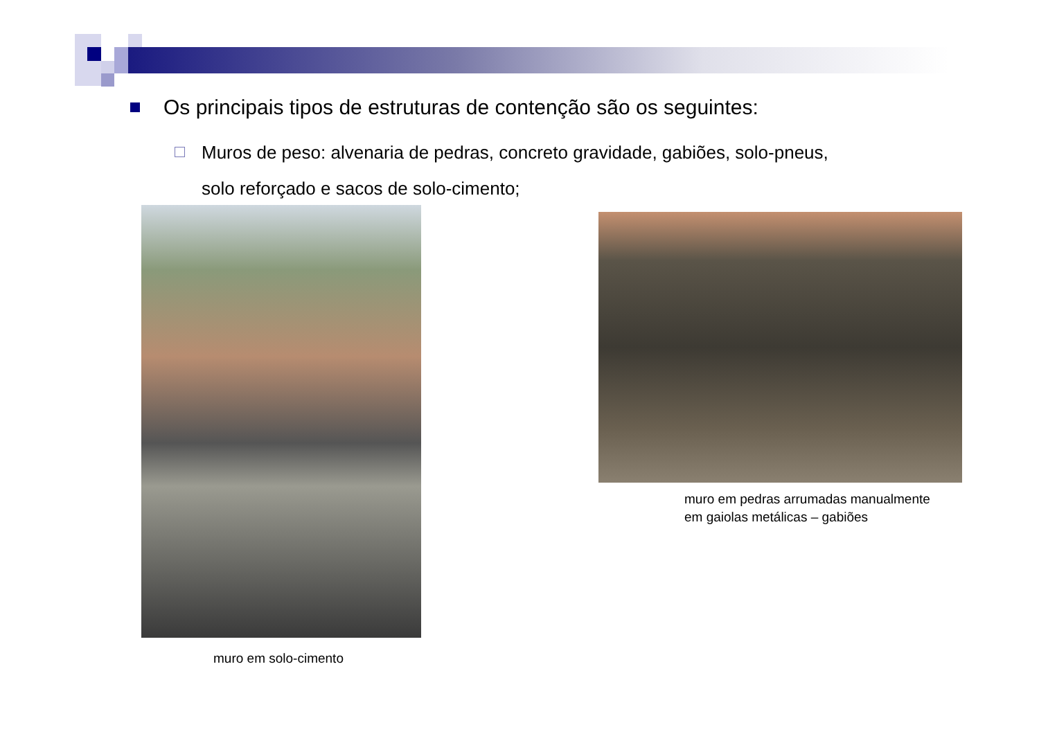Os principais tipos de estruturas de contenção são os seguintes:
Muros de peso: alvenaria de pedras, concreto gravidade, gabiões, solo-pneus,
solo reforçado e sacos de solo-cimento;
muro em solo-cimento
muro em pedras arrumadas manualmente
em gaiolas metálicas – gabiões